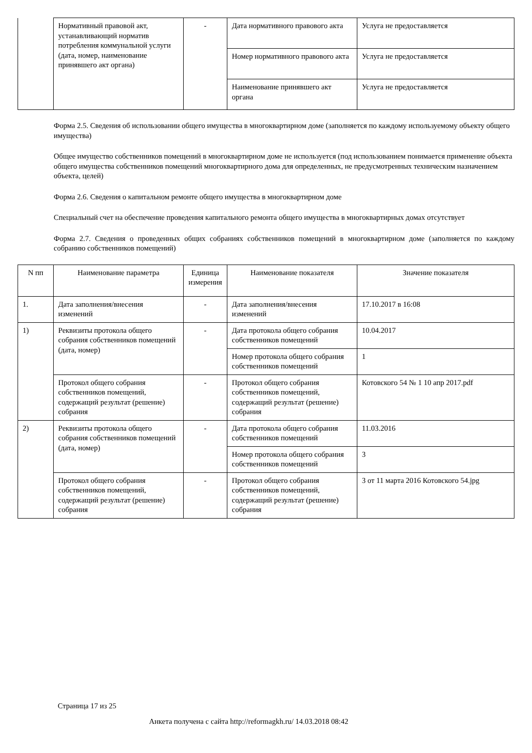| | Нормативный правовой акт, устанавливающий норматив потребления коммунальной услуги (дата, номер, наименование принявшего акт органа) | - | Дата нормативного правового акта | Услуга не предоставляется |
| | | | Номер нормативного правового акта | Услуга не предоставляется |
| | | | Наименование принявшего акт органа | Услуга не предоставляется |
Форма 2.5. Сведения об использовании общего имущества в многоквартирном доме (заполняется по каждому используемому объекту общего имущества)
Общее имущество собственников помещений в многоквартирном доме не используется (под использованием понимается применение объекта общего имущества собственников помещений многоквартирного дома для определенных, не предусмотренных техническим назначением объекта, целей)
Форма 2.6. Сведения о капитальном ремонте общего имущества в многоквартирном доме
Специальный счет на обеспечение проведения капитального ремонта общего имущества в многоквартирных домах отсутствует
Форма 2.7. Сведения о проведенных общих собраниях собственников помещений в многоквартирном доме (заполняется по каждому собранию собственников помещений)
| N пп | Наименование параметра | Единица измерения | Наименование показателя | Значение показателя |
| --- | --- | --- | --- | --- |
| 1. | Дата заполнения/внесения изменений | - | Дата заполнения/внесения изменений | 17.10.2017 в 16:08 |
| 1) | Реквизиты протокола общего собрания собственников помещений (дата, номер) | - | Дата протокола общего собрания собственников помещений | 10.04.2017 |
| | | | Номер протокола общего собрания собственников помещений | 1 |
| | Протокол общего собрания собственников помещений, содержащий результат (решение) собрания | - | Протокол общего собрания собственников помещений, содержащий результат (решение) собрания | Котовского 54 № 1 10 апр 2017.pdf |
| 2) | Реквизиты протокола общего собрания собственников помещений (дата, номер) | - | Дата протокола общего собрания собственников помещений | 11.03.2016 |
| | | | Номер протокола общего собрания собственников помещений | 3 |
| | Протокол общего собрания собственников помещений, содержащий результат (решение) собрания | - | Протокол общего собрания собственников помещений, содержащий результат (решение) собрания | 3 от 11 марта 2016 Котовского 54.jpg |
Страница 17 из 25
Анкета получена с сайта http://reformagkh.ru/ 14.03.2018 08:42